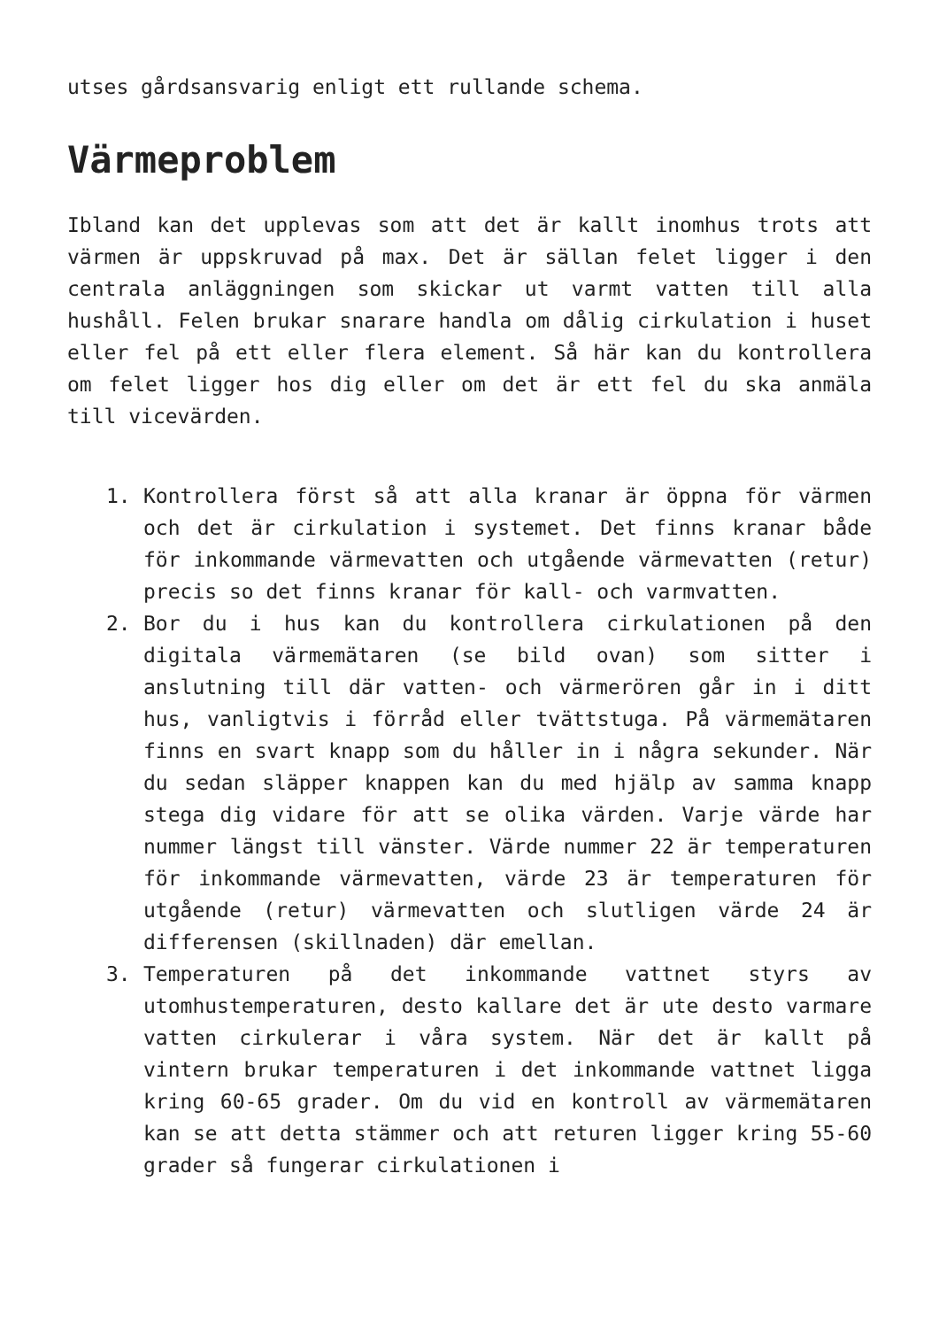utses gårdsansvarig enligt ett rullande schema.
Värmeproblem
Ibland kan det upplevas som att det är kallt inomhus trots att värmen är uppskruvad på max. Det är sällan felet ligger i den centrala anläggningen som skickar ut varmt vatten till alla hushåll. Felen brukar snarare handla om dålig cirkulation i huset eller fel på ett eller flera element. Så här kan du kontrollera om felet ligger hos dig eller om det är ett fel du ska anmäla till vicevärden.
1. Kontrollera först så att alla kranar är öppna för värmen och det är cirkulation i systemet. Det finns kranar både för inkommande värmevatten och utgående värmevatten (retur) precis so det finns kranar för kall- och varmvatten.
2. Bor du i hus kan du kontrollera cirkulationen på den digitala värmemätaren (se bild ovan) som sitter i anslutning till där vatten- och värmerören går in i ditt hus, vanligtvis i förråd eller tvättstuga. På värmemätaren finns en svart knapp som du håller in i några sekunder. När du sedan släpper knappen kan du med hjälp av samma knapp stega dig vidare för att se olika värden. Varje värde har nummer längst till vänster. Värde nummer 22 är temperaturen för inkommande värmevatten, värde 23 är temperaturen för utgående (retur) värmevatten och slutligen värde 24 är differensen (skillnaden) där emellan.
3. Temperaturen på det inkommande vattnet styrs av utomhustemperaturen, desto kallare det är ute desto varmare vatten cirkulerar i våra system. När det är kallt på vintern brukar temperaturen i det inkommande vattnet ligga kring 60-65 grader. Om du vid en kontroll av värmemätaren kan se att detta stämmer och att returen ligger kring 55-60 grader så fungerar cirkulationen i